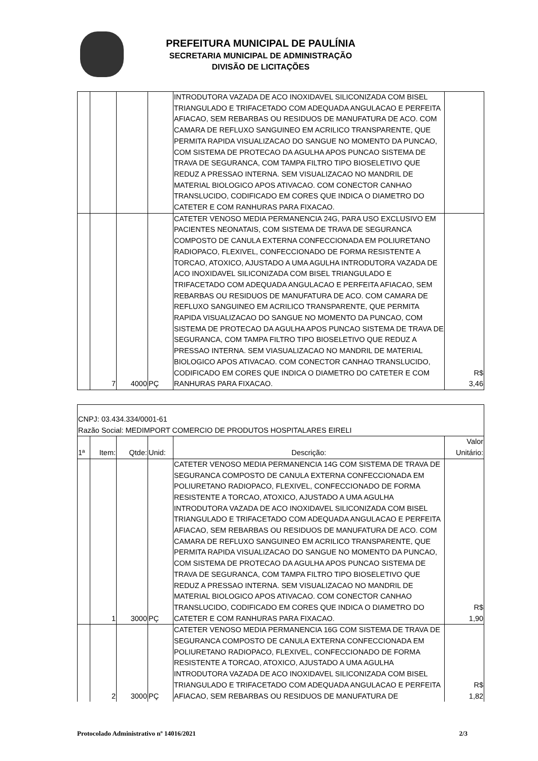PREFEITURA MUNICIPAL DE PAULÍNIA
SECRETARIA MUNICIPAL DE ADMINISTRAÇÃO
DIVISÃO DE LICITAÇÕES
| | | | | INTRODUTORA VAZADA DE ACO INOXIDAVEL SILICONIZADA COM BISEL TRIANGULADO E TRIFACETADO COM ADEQUADA ANGULACAO E PERFEITA AFIACAO, SEM REBARBAS OU RESIDUOS DE MANUFATURA DE ACO. COM CAMARA DE REFLUXO SANGUINEO EM ACRILICO TRANSPARENTE, QUE PERMITA RAPIDA VISUALIZACAO DO SANGUE NO MOMENTO DA PUNCAO, COM SISTEMA DE PROTECAO DA AGULHA APOS PUNCAO SISTEMA DE TRAVA DE SEGURANCA, COM TAMPA FILTRO TIPO BIOSELETIVO QUE REDUZ A PRESSAO INTERNA. SEM VISUALIZACAO NO MANDRIL DE MATERIAL BIOLOGICO APOS ATIVACAO. COM CONECTOR CANHAO TRANSLUCIDO, CODIFICADO EM CORES QUE INDICA O DIAMETRO DO CATETER E COM RANHURAS PARA FIXACAO. | |
| | 7 | 4000 | PÇ | CATETER VENOSO MEDIA PERMANENCIA 24G, PARA USO EXCLUSIVO EM PACIENTES NEONATAIS, COM SISTEMA DE TRAVA DE SEGURANCA COMPOSTO DE CANULA EXTERNA CONFECCIONADA EM POLIURETANO RADIOPACO, FLEXIVEL, CONFECCIONADO DE FORMA RESISTENTE A TORCAO, ATOXICO, AJUSTADO A UMA AGULHA INTRODUTORA VAZADA DE ACO INOXIDAVEL SILICONIZADA COM BISEL TRIANGULADO E TRIFACETADO COM ADEQUADA ANGULACAO E PERFEITA AFIACAO, SEM REBARBAS OU RESIDUOS DE MANUFATURA DE ACO. COM CAMARA DE REFLUXO SANGUINEO EM ACRILICO TRANSPARENTE, QUE PERMITA RAPIDA VISUALIZACAO DO SANGUE NO MOMENTO DA PUNCAO, COM SISTEMA DE PROTECAO DA AGULHA APOS PUNCAO SISTEMA DE TRAVA DE SEGURANCA, COM TAMPA FILTRO TIPO BIOSELETIVO QUE REDUZ A PRESSAO INTERNA. SEM VIASUALIZACAO NO MANDRIL DE MATERIAL BIOLOGICO APOS ATIVACAO. COM CONECTOR CANHAO TRANSLUCIDO, CODIFICADO EM CORES QUE INDICA O DIAMETRO DO CATETER E COM RANHURAS PARA FIXACAO. | R$ 3,46 |
| CNPJ: 03.434.334/0001-61 | | | | | |
| Razão Social: MEDIMPORT COMERCIO DE PRODUTOS HOSPITALARES EIRELI | | | | | |
| 1ª | Item: | Qtde: | Unid: | Descrição: | Valor Unitário: |
| | 1 | 3000 | PÇ | CATETER VENOSO MEDIA PERMANENCIA 14G COM SISTEMA DE TRAVA DE SEGURANCA COMPOSTO DE CANULA EXTERNA CONFECCIONADA EM POLIURETANO RADIOPACO, FLEXIVEL, CONFECCIONADO DE FORMA RESISTENTE A TORCAO, ATOXICO, AJUSTADO A UMA AGULHA INTRODUTORA VAZADA DE ACO INOXIDAVEL SILICONIZADA COM BISEL TRIANGULADO E TRIFACETADO COM ADEQUADA ANGULACAO E PERFEITA AFIACAO, SEM REBARBAS OU RESIDUOS DE MANUFATURA DE ACO. COM CAMARA DE REFLUXO SANGUINEO EM ACRILICO TRANSPARENTE, QUE PERMITA RAPIDA VISUALIZACAO DO SANGUE NO MOMENTO DA PUNCAO, COM SISTEMA DE PROTECAO DA AGULHA APOS PUNCAO SISTEMA DE TRAVA DE SEGURANCA, COM TAMPA FILTRO TIPO BIOSELETIVO QUE REDUZ A PRESSAO INTERNA. SEM VISUALIZACAO NO MANDRIL DE MATERIAL BIOLOGICO APOS ATIVACAO. COM CONECTOR CANHAO TRANSLUCIDO, CODIFICADO EM CORES QUE INDICA O DIAMETRO DO CATETER E COM RANHURAS PARA FIXACAO. | R$ 1,90 |
| | 2 | 3000 | PÇ | CATETER VENOSO MEDIA PERMANENCIA 16G COM SISTEMA DE TRAVA DE SEGURANCA COMPOSTO DE CANULA EXTERNA CONFECCIONADA EM POLIURETANO RADIOPACO, FLEXIVEL, CONFECCIONADO DE FORMA RESISTENTE A TORCAO, ATOXICO, AJUSTADO A UMA AGULHA INTRODUTORA VAZADA DE ACO INOXIDAVEL SILICONIZADA COM BISEL TRIANGULADO E TRIFACETADO COM ADEQUADA ANGULACAO E PERFEITA AFIACAO, SEM REBARBAS OU RESIDUOS DE MANUFATURA DE | R$ 1,82 |
Protocolado Administrativo nº 14016/2021 2/3